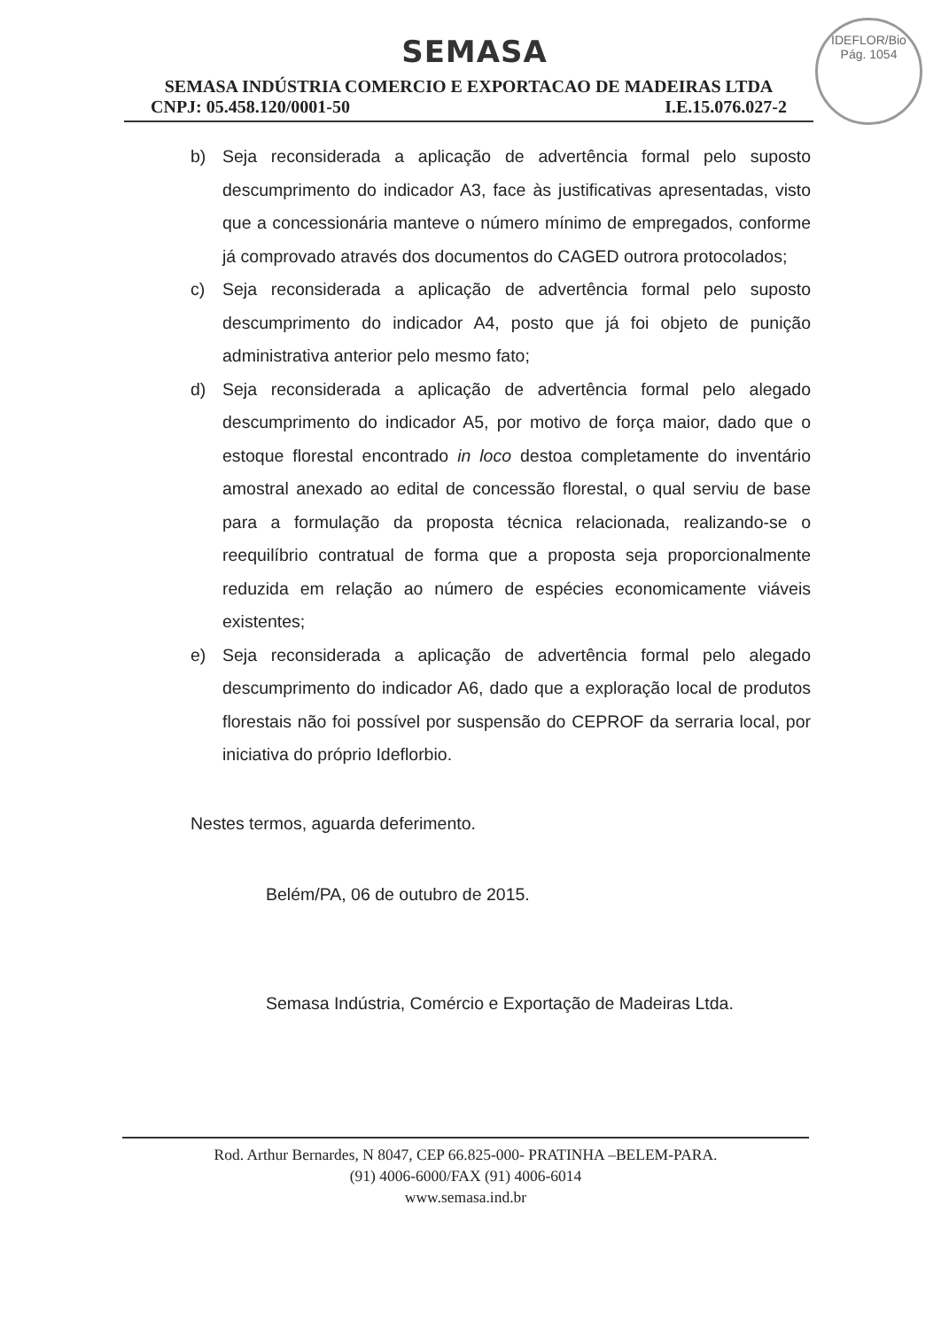SEMASA
IDEFLOR/Bio
Pág. 1054
SEMASA INDÚSTRIA COMERCIO E EXPORTACAO DE MADEIRAS LTDA
CNPJ: 05.458.120/0001-50 I.E.15.076.027-2
b) Seja reconsiderada a aplicação de advertência formal pelo suposto descumprimento do indicador A3, face às justificativas apresentadas, visto que a concessionária manteve o número mínimo de empregados, conforme já comprovado através dos documentos do CAGED outrora protocolados;
c) Seja reconsiderada a aplicação de advertência formal pelo suposto descumprimento do indicador A4, posto que já foi objeto de punição administrativa anterior pelo mesmo fato;
d) Seja reconsiderada a aplicação de advertência formal pelo alegado descumprimento do indicador A5, por motivo de força maior, dado que o estoque florestal encontrado in loco destoa completamente do inventário amostral anexado ao edital de concessão florestal, o qual serviu de base para a formulação da proposta técnica relacionada, realizando-se o reequilíbrio contratual de forma que a proposta seja proporcionalmente reduzida em relação ao número de espécies economicamente viáveis existentes;
e) Seja reconsiderada a aplicação de advertência formal pelo alegado descumprimento do indicador A6, dado que a exploração local de produtos florestais não foi possível por suspensão do CEPROF da serraria local, por iniciativa do próprio Ideflorbio.
Nestes termos, aguarda deferimento.
Belém/PA, 06 de outubro de 2015.
Semasa Indústria, Comércio e Exportação de Madeiras Ltda.
Rod. Arthur Bernardes, N 8047, CEP 66.825-000- PRATINHA –BELEM-PARA.
(91) 4006-6000/FAX (91) 4006-6014
www.semasa.ind.br